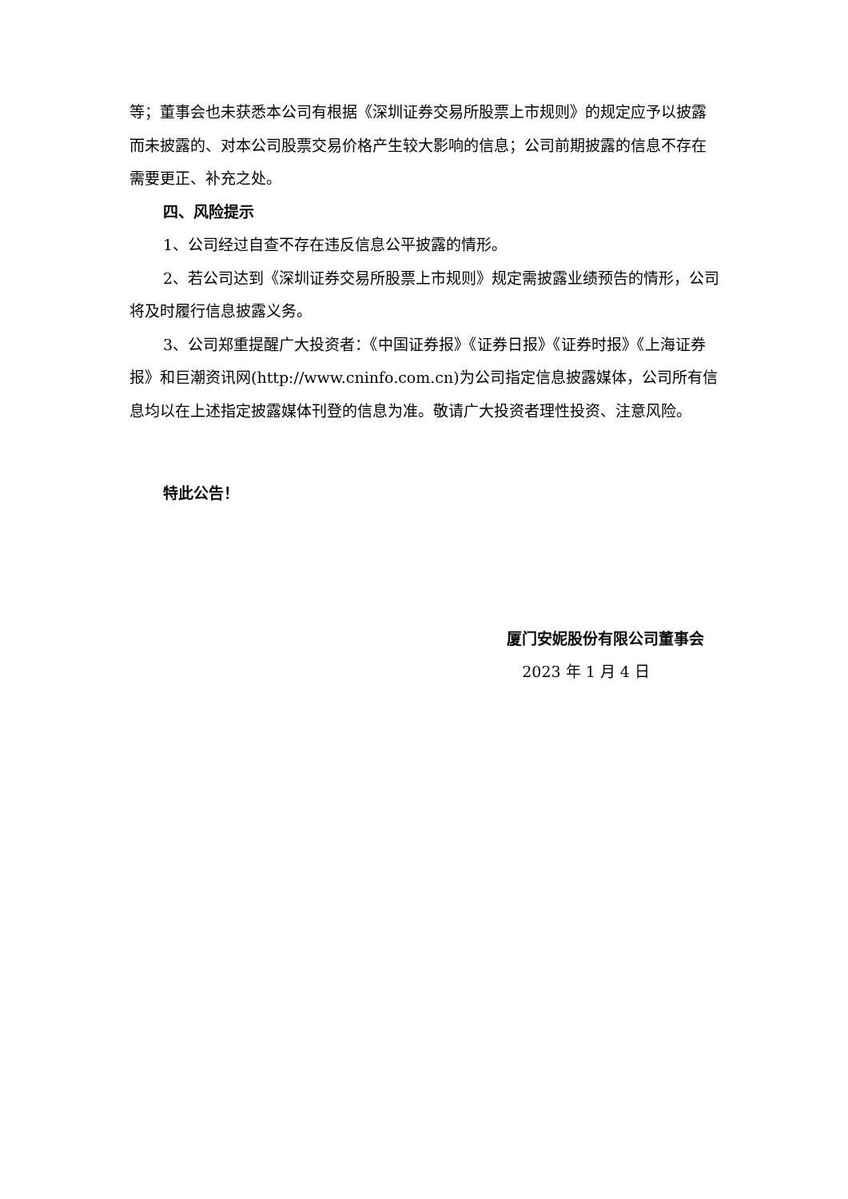等；董事会也未获悉本公司有根据《深圳证券交易所股票上市规则》的规定应予以披露而未披露的、对本公司股票交易价格产生较大影响的信息；公司前期披露的信息不存在需要更正、补充之处。
四、风险提示
1、公司经过自查不存在违反信息公平披露的情形。
2、若公司达到《深圳证券交易所股票上市规则》规定需披露业绩预告的情形，公司将及时履行信息披露义务。
3、公司郑重提醒广大投资者：《中国证券报》《证券日报》《证券时报》《上海证券报》和巨潮资讯网(http://www.cninfo.com.cn)为公司指定信息披露媒体，公司所有信息均以在上述指定披露媒体刊登的信息为准。敬请广大投资者理性投资、注意风险。
特此公告！
厦门安妮股份有限公司董事会
2023 年 1 月 4 日